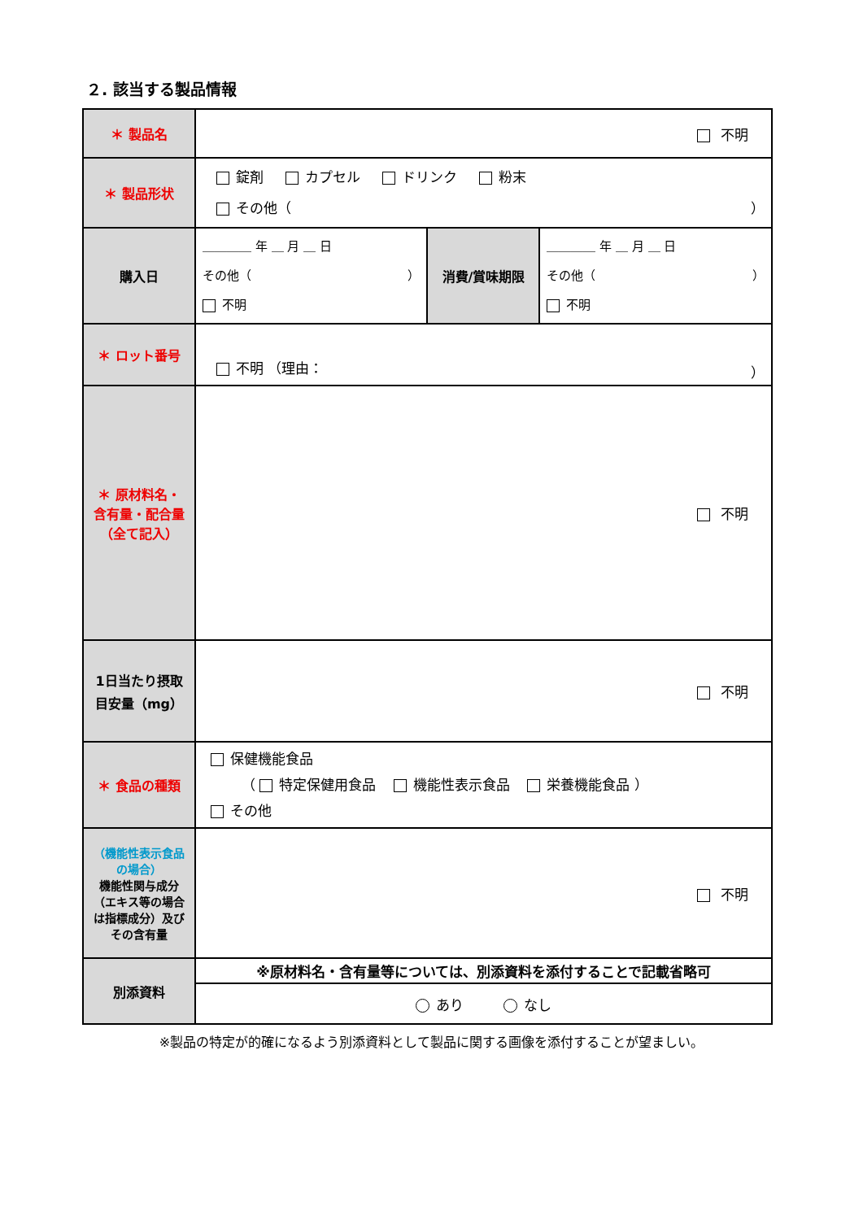２. 該当する製品情報
| ＊ 製品名 | 不明 | | |
| ＊ 製品形状 | 錠剤 カプセル ドリンク 粉末 その他（ ） | | |
| 購入日 | ＿＿＿＿ 年 ＿ 月 ＿ 日 その他（ ） 不明 | 消費/賞味期限 | ＿＿＿＿ 年 ＿ 月 ＿ 日 その他（ ） 不明 |
| ＊ ロット番号 | 不明 （理由： ） | | |
| ＊ 原材料名・ 含有量・配合量 （全て記入） | 不明 | | |
| 1日当たり摂取 目安量（mg） | 不明 | | |
| ＊ 食品の種類 | 保健機能食品 （ 特定保健用食品 機能性表示食品 栄養機能食品 ） その他 | | |
| （機能性表示食品の場合） 機能性関与成分（エキス等の場合は指標成分）及びその含有量 | 不明 | | |
| 別添資料 | ※原材料名・含有量等については、別添資料を添付することで記載省略可 | | |
| | あり なし | | |
※製品の特定が的確になるよう別添資料として製品に関する画像を添付することが望ましい。